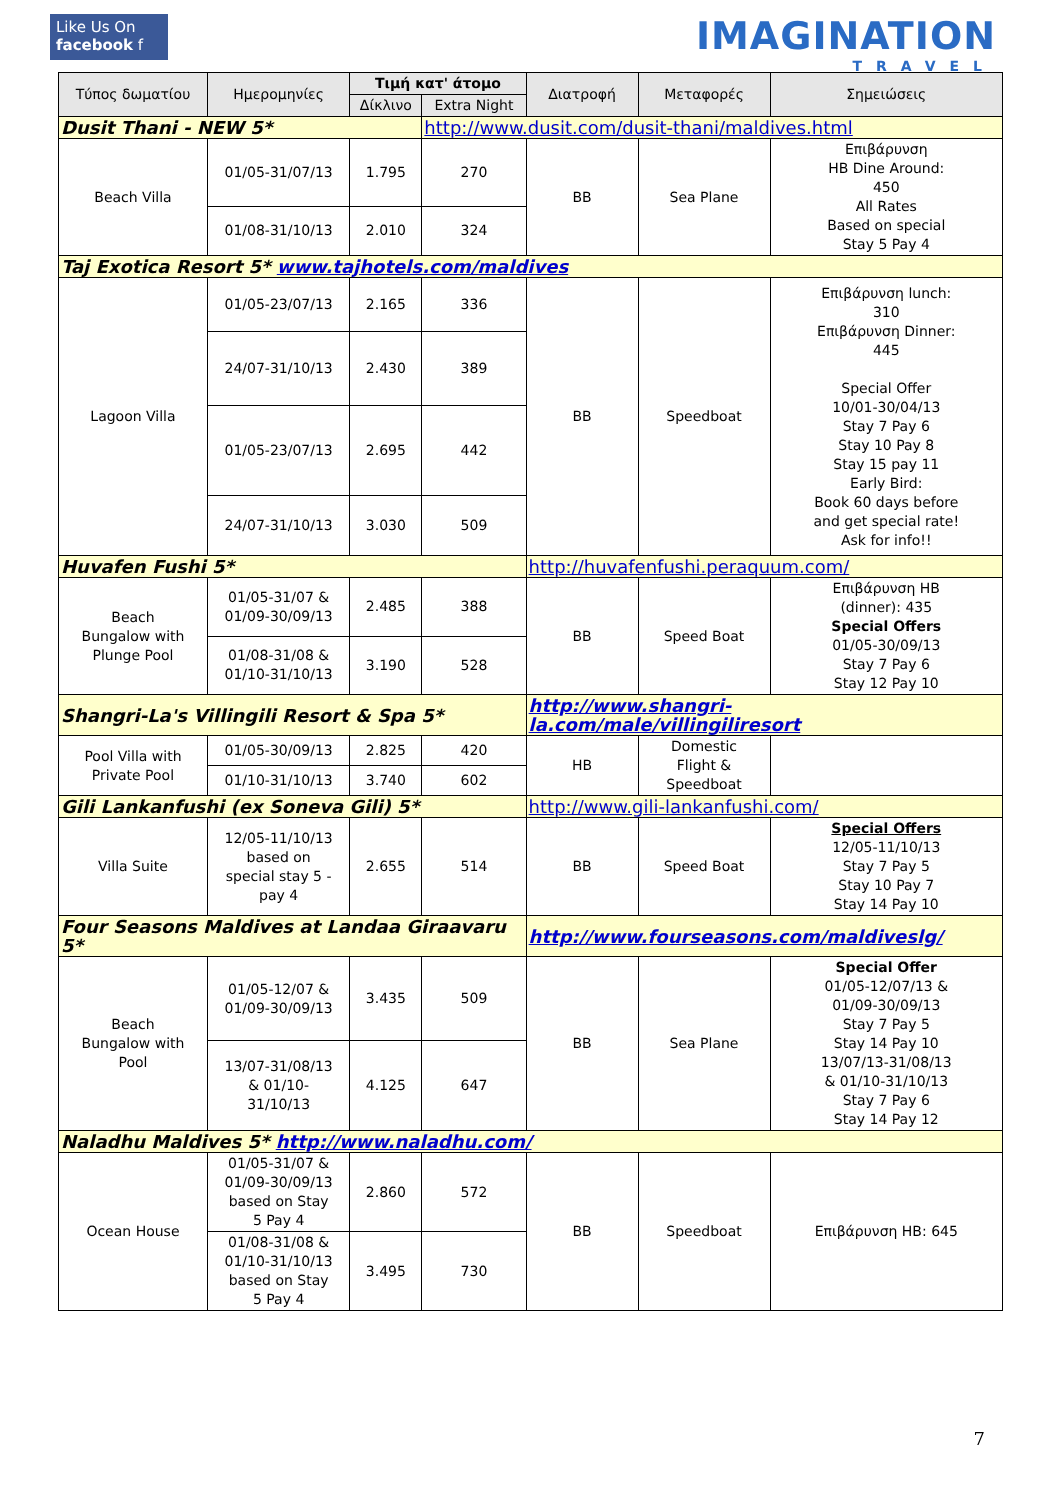Like Us On
facebook f
IMAGINATION
TRAVEL
| Τύπος δωματίου | Ημερομηνίες | Τιμή κατ' άτομο | | Διατροφή | Μεταφορές | Σημειώσεις |
| --- | --- | --- | --- | --- | --- | --- |
| | | Δίκλινο | Extra Night | | | |
| Dusit Thani - NEW 5* | | | http://www.dusit.com/dusit-thani/maldives.html | | | |
| Beach Villa | 01/05-31/07/13 | 1.795 | 270 | BB | Sea Plane | Επιβάρυνση HB Dine Around: 450 All Rates Based on special Stay 5 Pay 4 |
| | 01/08-31/10/13 | 2.010 | 324 | | | |
| Taj Exotica Resort 5* www.tajhotels.com/maldives | | | | | | |
| Lagoon Villa | 01/05-23/07/13 | 2.165 | 336 | BB | Speedboat | Επιβάρυνση lunch: 310 Επιβάρυνση Dinner: 445 Special Offer 10/01-30/04/13 Stay 7 Pay 6 Stay 10 Pay 8 Stay 15 pay 11 Early Bird: Book 60 days before and get special rate! Ask for info!! |
| | 24/07-31/10/13 | 2.430 | 389 | | | |
| | 01/05-23/07/13 | 2.695 | 442 | | | |
| | 24/07-31/10/13 | 3.030 | 509 | | | |
| Huvafen Fushi 5* | | | | http://huvafenfushi.peraquum.com/ | | |
| Beach Bungalow with Plunge Pool | 01/05-31/07 & 01/09-30/09/13 | 2.485 | 388 | BB | Speed Boat | Επιβάρυνση HB (dinner): 435 Special Offers 01/05-30/09/13 Stay 7 Pay 6 Stay 12 Pay 10 |
| | 01/08-31/08 & 01/10-31/10/13 | 3.190 | 528 | | | |
| Shangri-La's Villingili Resort & Spa 5* | | | | http://www.shangri-la.com/male/villingiliresort | | |
| Pool Villa with Private Pool | 01/05-30/09/13 | 2.825 | 420 | HB | Domestic Flight & Speedboat | |
| | 01/10-31/10/13 | 3.740 | 602 | | | |
| Gili Lankanfushi (ex Soneva Gili) 5* | | | | http://www.gili-lankanfushi.com/ | | |
| Villa Suite | 12/05-11/10/13 based on special stay 5 - pay 4 | 2.655 | 514 | BB | Speed Boat | Special Offers 12/05-11/10/13 Stay 7 Pay 5 Stay 10 Pay 7 Stay 14 Pay 10 |
| Four Seasons Maldives at Landaa Giraavaru 5* | | | | http://www.fourseasons.com/maldiveslg/ | | |
| Beach Bungalow with Pool | 01/05-12/07 & 01/09-30/09/13 | 3.435 | 509 | BB | Sea Plane | Special Offer 01/05-12/07/13 & 01/09-30/09/13 Stay 7 Pay 5 Stay 14 Pay 10 13/07/13-31/08/13 & 01/10-31/10/13 Stay 7 Pay 6 Stay 14 Pay 12 |
| | 13/07-31/08/13 & 01/10- 31/10/13 | 4.125 | 647 | | | |
| Naladhu Maldives 5* http://www.naladhu.com/ | | | | | | |
| Ocean House | 01/05-31/07 & 01/09-30/09/13 based on Stay 5 Pay 4 | 2.860 | 572 | BB | Speedboat | Επιβάρυνση HB: 645 |
| | 01/08-31/08 & 01/10-31/10/13 based on Stay 5 Pay 4 | 3.495 | 730 | | | |
7